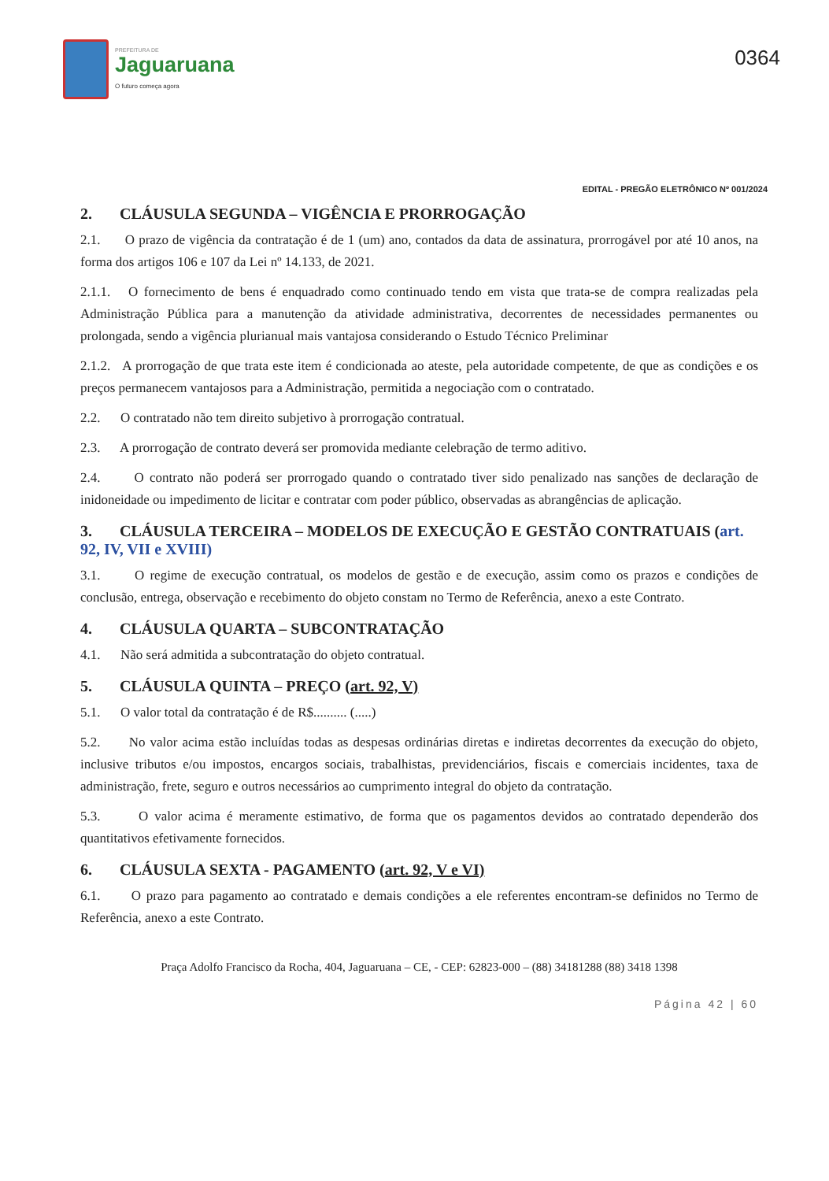PREFEITURA DE
Jaguaruana
O futuro começa agora
0364
EDITAL - PREGÃO ELETRÔNICO Nº 001/2024
2. CLÁUSULA SEGUNDA – VIGÊNCIA E PRORROGAÇÃO
2.1. O prazo de vigência da contratação é de 1 (um) ano, contados da data de assinatura, prorrogável por até 10 anos, na forma dos artigos 106 e 107 da Lei nº 14.133, de 2021.
2.1.1. O fornecimento de bens é enquadrado como continuado tendo em vista que trata-se de compra realizadas pela Administração Pública para a manutenção da atividade administrativa, decorrentes de necessidades permanentes ou prolongada, sendo a vigência plurianual mais vantajosa considerando o Estudo Técnico Preliminar
2.1.2. A prorrogação de que trata este item é condicionada ao ateste, pela autoridade competente, de que as condições e os preços permanecem vantajosos para a Administração, permitida a negociação com o contratado.
2.2. O contratado não tem direito subjetivo à prorrogação contratual.
2.3. A prorrogação de contrato deverá ser promovida mediante celebração de termo aditivo.
2.4. O contrato não poderá ser prorrogado quando o contratado tiver sido penalizado nas sanções de declaração de inidoneidade ou impedimento de licitar e contratar com poder público, observadas as abrangências de aplicação.
3. CLÁUSULA TERCEIRA – MODELOS DE EXECUÇÃO E GESTÃO CONTRATUAIS (art. 92, IV, VII e XVIII)
3.1. O regime de execução contratual, os modelos de gestão e de execução, assim como os prazos e condições de conclusão, entrega, observação e recebimento do objeto constam no Termo de Referência, anexo a este Contrato.
4. CLÁUSULA QUARTA – SUBCONTRATAÇÃO
4.1. Não será admitida a subcontratação do objeto contratual.
5. CLÁUSULA QUINTA – PREÇO (art. 92, V)
5.1. O valor total da contratação é de R$.......... (.....)
5.2. No valor acima estão incluídas todas as despesas ordinárias diretas e indiretas decorrentes da execução do objeto, inclusive tributos e/ou impostos, encargos sociais, trabalhistas, previdenciários, fiscais e comerciais incidentes, taxa de administração, frete, seguro e outros necessários ao cumprimento integral do objeto da contratação.
5.3. O valor acima é meramente estimativo, de forma que os pagamentos devidos ao contratado dependerão dos quantitativos efetivamente fornecidos.
6. CLÁUSULA SEXTA - PAGAMENTO (art. 92, V e VI)
6.1. O prazo para pagamento ao contratado e demais condições a ele referentes encontram-se definidos no Termo de Referência, anexo a este Contrato.
Praça Adolfo Francisco da Rocha, 404, Jaguaruana – CE, - CEP: 62823-000 – (88) 34181288 (88) 3418 1398
Página 42 | 60